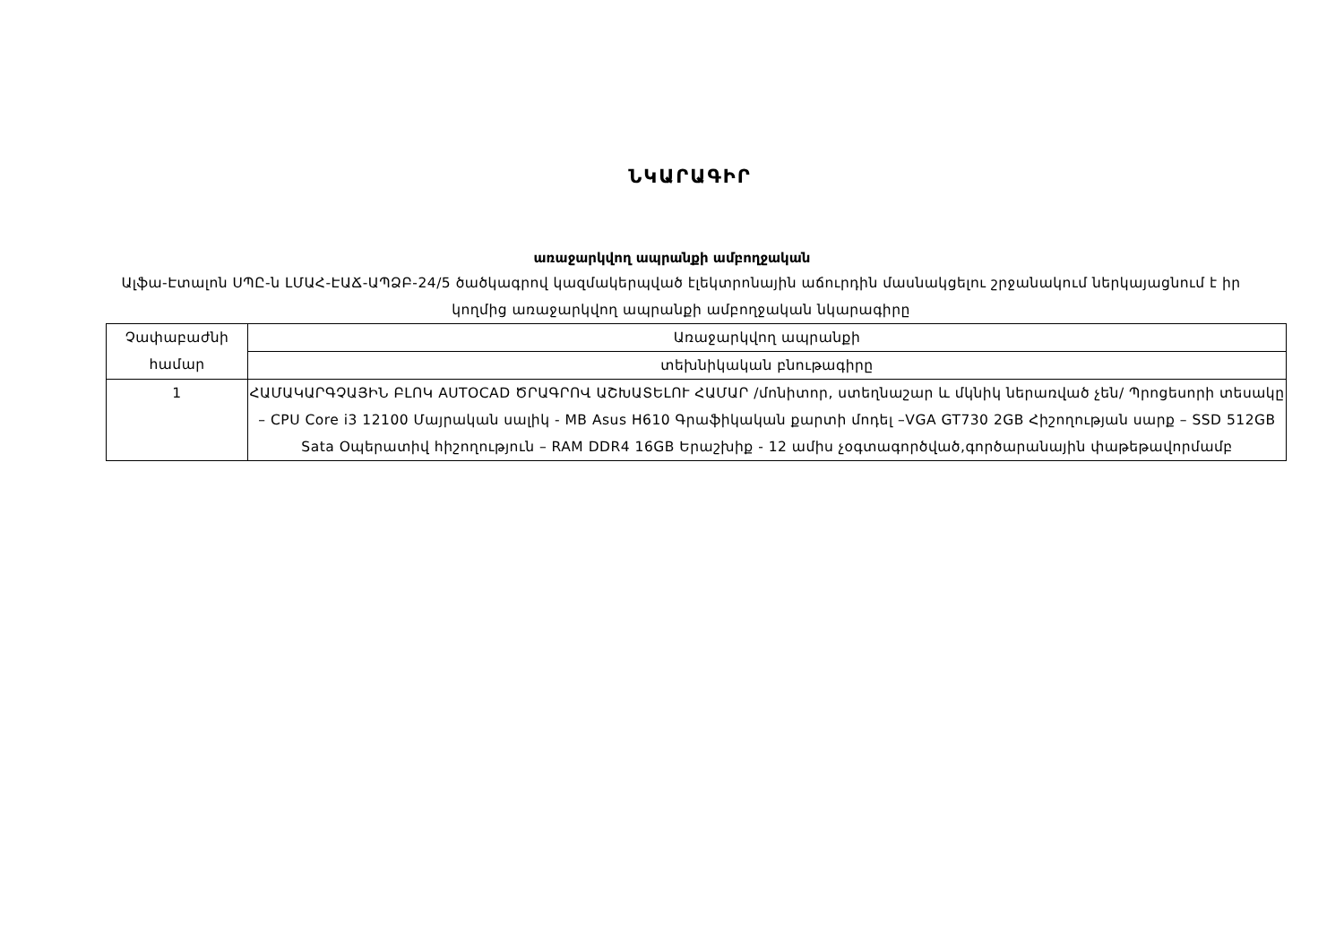ՆԿԱՐԱԳԻՐ
առաջարկվող ապրանքի ամբողջական
Ալֆա-Էտալոն ՍՊԸ-ն ԼՄԱՀ-ԷԱՃ-ԱՊՁԲ-24/5 ծածկագրով կազմակերպված էլեկտրոնային աճուրդին մասնակցելու շրջանակում ներկայացնում է իր կողմից առաջարկվող ապրանքի ամբողջական նկարագիրը
| Չափաբաժնի համար | Առաջարկվող ապրանքի |
| | տեխնիկական բնութագիրը |
| 1 | ՀԱՄԱԿԱՐԳՉԱՅԻՆ ԲԼՈԿ AUTOCAD ԾՐԱԳՐՈՎ ԱՇԽԱՏԵԼՈՒ ՀԱՄԱՐ /մոնիտոր, ստեղնաշար և մկնիկ ներառված չեն/ Պրոցեսորի տեսակը – CPU Core i3 12100 Մայրական սալիկ - MB Asus H610 Գրաֆիկական քարտի մոդել –VGA GT730 2GB Հիշողության սարք – SSD 512GB Sata Օպերատիվ հիշողություն – RAM DDR4 16GB Երաշխիք - 12 ամիս չօգտագործված,գործարանային փաթեթավորմամբ |